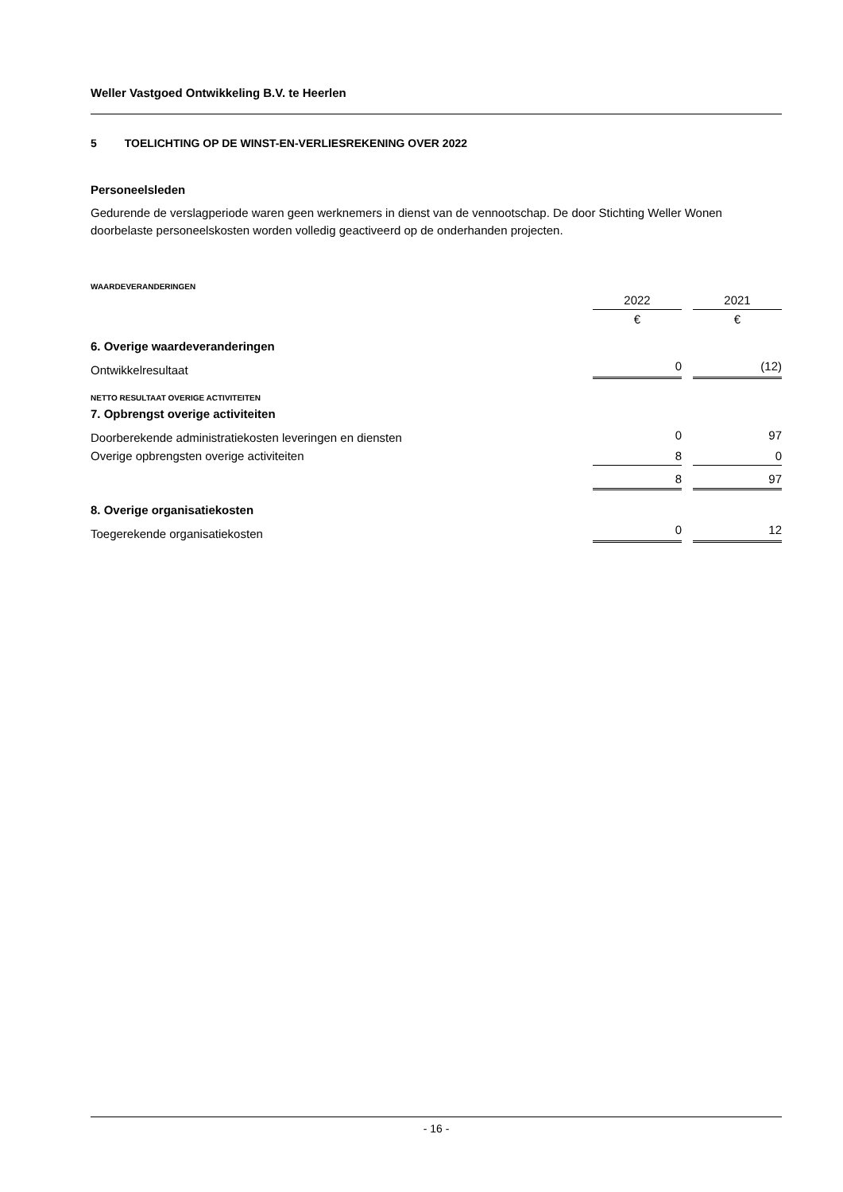Weller Vastgoed Ontwikkeling B.V. te Heerlen
5 TOELICHTING OP DE WINST-EN-VERLIESREKENING OVER 2022
Personeelsleden
Gedurende de verslagperiode waren geen werknemers in dienst van de vennootschap. De door Stichting Weller Wonen doorbelaste personeelskosten worden volledig geactiveerd op de onderhanden projecten.
WAARDEVERANDERINGEN
| | 2022 | | 2021 |
| | € | | € |
| 6. Overige waardeveranderingen | | | |
| Ontwikkelresultaat | 0 | | (12) |
| NETTO RESULTAAT OVERIGE ACTIVITEITEN | | | |
| 7. Opbrengst overige activiteiten | | | |
| Doorberekende administratiekosten leveringen en diensten | 0 | | 97 |
| Overige opbrengsten overige activiteiten | 8 | | 0 |
| | 8 | | 97 |
| 8. Overige organisatiekosten | | | |
| Toegerekende organisatiekosten | 0 | | 12 |
- 16 -